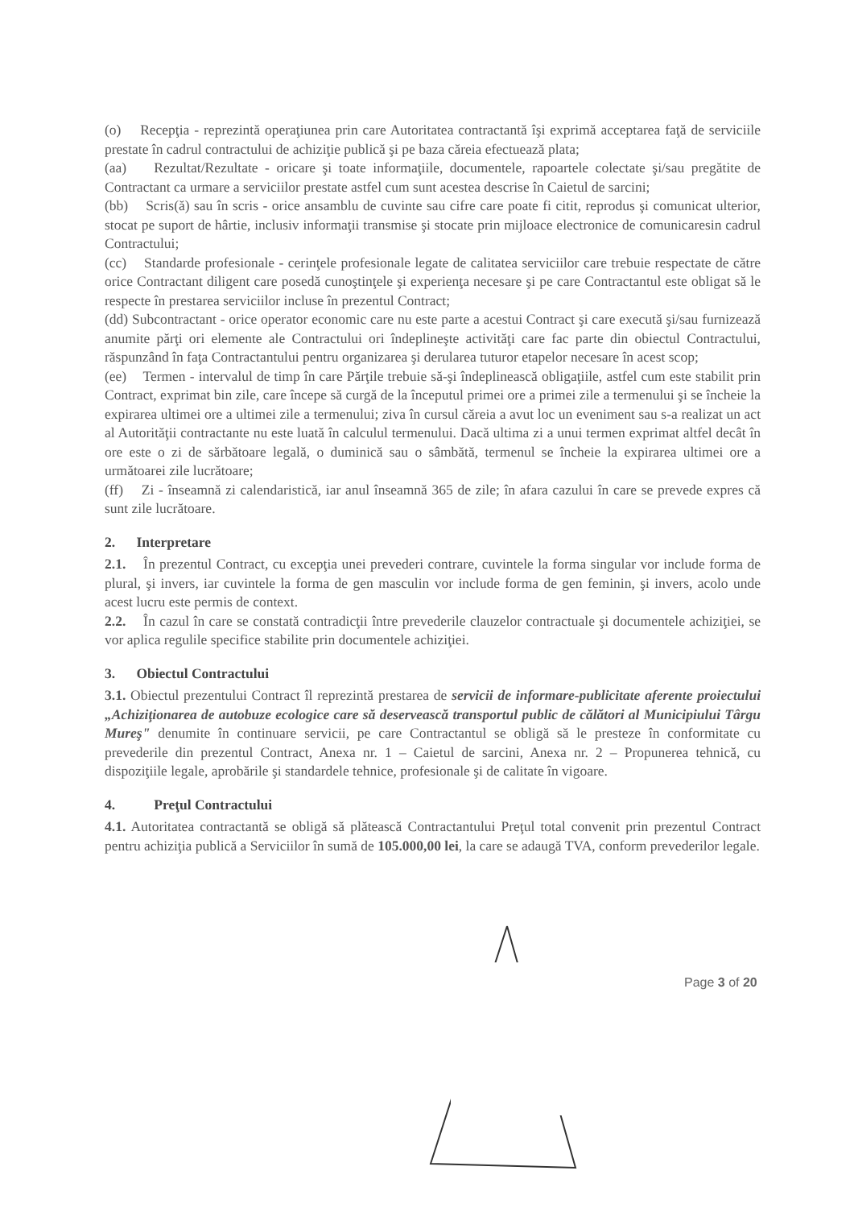(o) Recepţia - reprezintă operaţiunea prin care Autoritatea contractantă îşi exprimă acceptarea faţă de serviciile prestate în cadrul contractului de achiziţie publică şi pe baza căreia efectuează plata;
(aa) Rezultat/Rezultate - oricare şi toate informaţiile, documentele, rapoartele colectate şi/sau pregătite de Contractant ca urmare a serviciilor prestate astfel cum sunt acestea descrise în Caietul de sarcini;
(bb) Scris(ă) sau în scris - orice ansamblu de cuvinte sau cifre care poate fi citit, reprodus şi comunicat ulterior, stocat pe suport de hârtie, inclusiv informaţii transmise şi stocate prin mijloace electronice de comunicaresin cadrul Contractului;
(cc) Standarde profesionale - cerinţele profesionale legate de calitatea serviciilor care trebuie respectate de către orice Contractant diligent care posedă cunoştinţele şi experienţa necesare şi pe care Contractantul este obligat să le respecte în prestarea serviciilor incluse în prezentul Contract;
(dd) Subcontractant - orice operator economic care nu este parte a acestui Contract şi care execută şi/sau furnizează anumite părţi ori elemente ale Contractului ori îndeplineşte activităţi care fac parte din obiectul Contractului, răspunzând în faţa Contractantului pentru organizarea şi derularea tuturor etapelor necesare în acest scop;
(ee) Termen - intervalul de timp în care Părţile trebuie să-şi îndeplinească obligaţiile, astfel cum este stabilit prin Contract, exprimat bin zile, care începe să curgă de la începutul primei ore a primei zile a termenului şi se încheie la expirarea ultimei ore a ultimei zile a termenului; ziva în cursul căreia a avut loc un eveniment sau s-a realizat un act al Autorităţii contractante nu este luată în calculul termenului. Dacă ultima zi a unui termen exprimat altfel decât în ore este o zi de sărbătoare legală, o duminică sau o sâmbătă, termenul se încheie la expirarea ultimei ore a următoarei zile lucrătoare;
(ff) Zi - înseamnă zi calendaristică, iar anul înseamnă 365 de zile; în afara cazului în care se prevede expres că sunt zile lucrătoare.
2. Interpretare
2.1. În prezentul Contract, cu excepţia unei prevederi contrare, cuvintele la forma singular vor include forma de plural, şi invers, iar cuvintele la forma de gen masculin vor include forma de gen feminin, şi invers, acolo unde acest lucru este permis de context.
2.2. În cazul în care se constată contradicţii între prevederile clauzelor contractuale şi documentele achiziţiei, se vor aplica regulile specifice stabilite prin documentele achiziţiei.
3. Obiectul Contractului
3.1. Obiectul prezentului Contract îl reprezintă prestarea de servicii de informare-publicitate aferente proiectului „Achiziţionarea de autobuze ecologice care să deservească transportul public de călători al Municipiului Târgu Mureş" denumite în continuare servicii, pe care Contractantul se obligă să le presteze în conformitate cu prevederile din prezentul Contract, Anexa nr. 1 – Caietul de sarcini, Anexa nr. 2 – Propunerea tehnică, cu dispoziţiile legale, aprobările şi standardele tehnice, profesionale şi de calitate în vigoare.
4. Preţul Contractului
4.1. Autoritatea contractantă se obligă să plătească Contractantului Preţul total convenit prin prezentul Contract pentru achiziţia publică a Serviciilor în sumă de 105.000,00 lei, la care se adaugă TVA, conform prevederilor legale.
Page 3 of 20